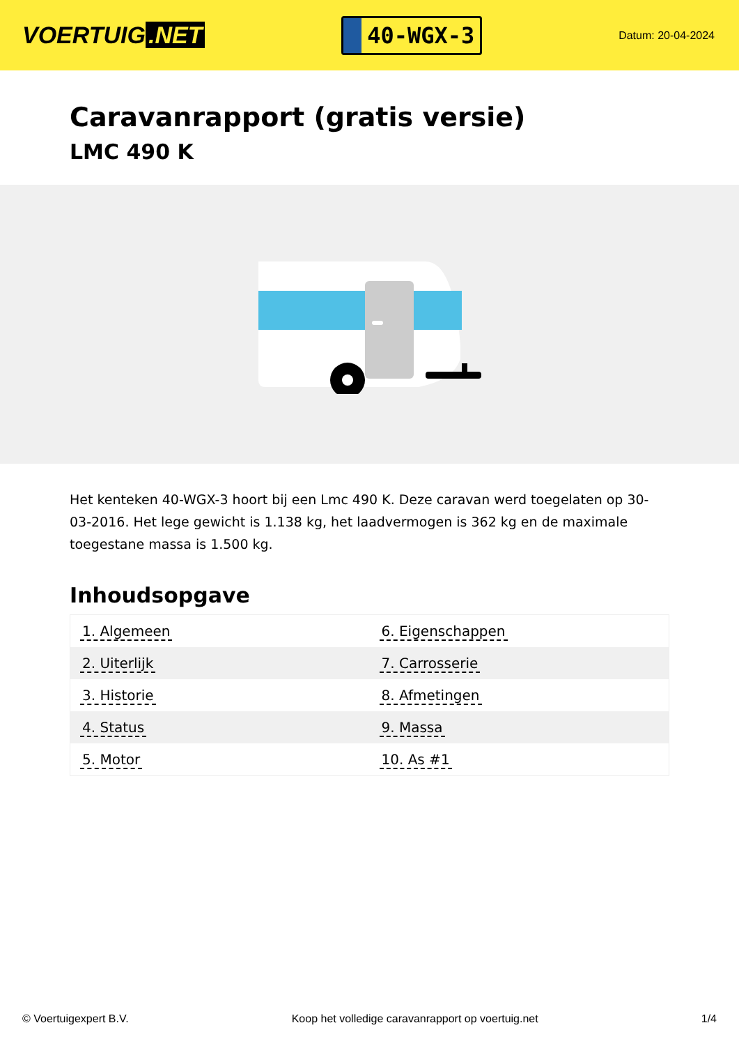VOERTUIG.NET
40-WGX-3
Datum: 20-04-2024
Caravanrapport (gratis versie)
LMC 490 K
Het kenteken 40-WGX-3 hoort bij een Lmc 490 K. Deze caravan werd toegelaten op 30-03-2016. Het lege gewicht is 1.138 kg, het laadvermogen is 362 kg en de maximale toegestane massa is 1.500 kg.
Inhoudsopgave
| 1. Algemeen | 6. Eigenschappen |
| 2. Uiterlijk | 7. Carrosserie |
| 3. Historie | 8. Afmetingen |
| 4. Status | 9. Massa |
| 5. Motor | 10. As #1 |
© Voertuigexpert B.V. Koop het volledige caravanrapport op voertuig.net 1/4